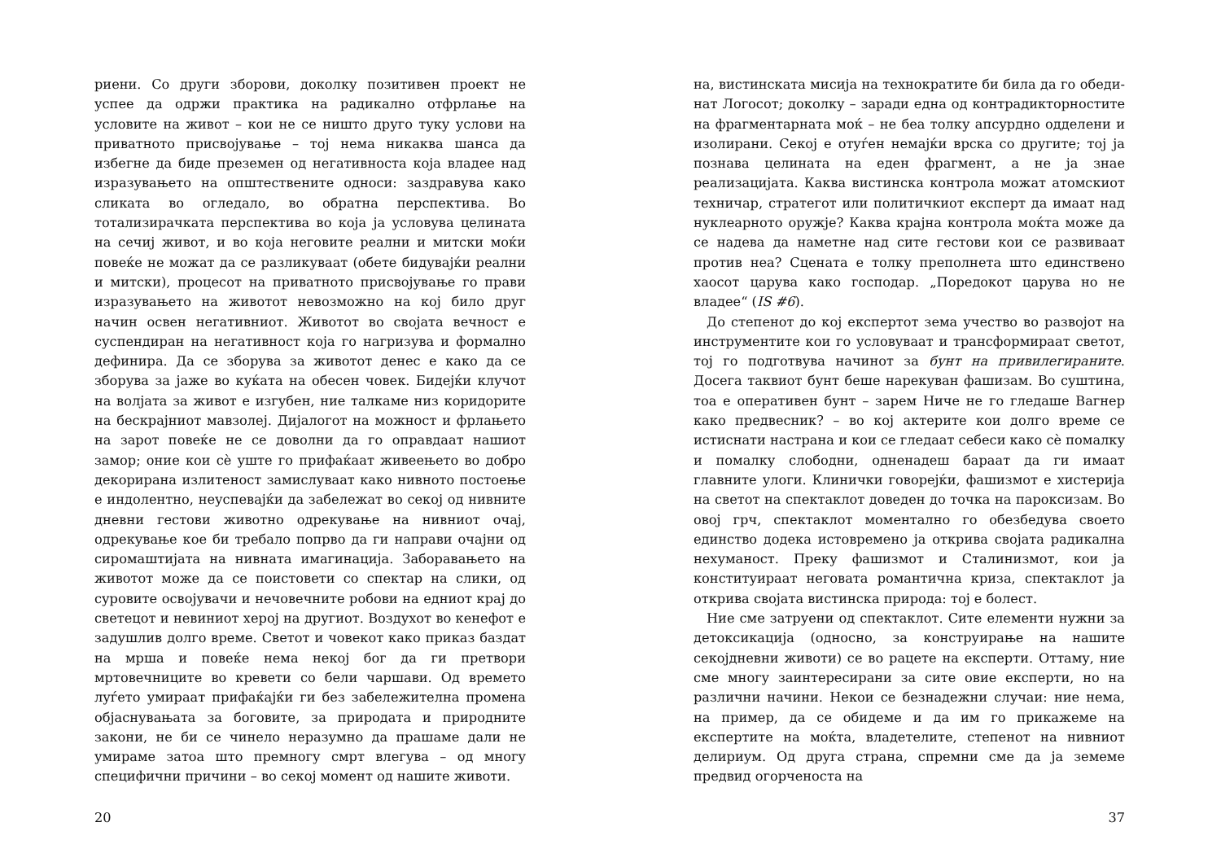риени. Со други зборови, доколку позитивен проект не успее да одржи практика на радикално отфрлање на условите на живот – кои не се ништо друго туку услови на приватното присвојување – тој нема никаква шанса да избегне да биде преземен од негативноста која владее над изразувањето на општествените односи: заздравува како сликата во огледало, во обратна перспектива. Во тотализирачката перспектива во која ја условува целината на сечиј живот, и во која негови­те реални и митски моќи повеќе не можат да се разликуваат (обете бидувајќи реални и митски), процесот на приватното присвојување го прави изразувањето на животот невозможно на кој било друг начин освен негативниот. Животот во своја­та вечност е суспендиран на негативност која го нагризува и формално дефинира. Да се зборува за животот денес е како да се зборува за јаже во куќата на обесен човек. Бидејќи клучот на волјата за живот е изгубен, ние талкаме низ коридорите на бескрајниот мавзолеј. Дијалогот на можност и фрлањето на за­рот повеќе не се доволни да го оправдаат нашиот замор; оние кои сè уште го прифаќаат живеењето во добро декорирана из­литеност замислуваат како нивното постоење е индолентно, неуспевајќи да забележат во секој од нивните дневни гесто­ви животно одрекување на нивниот очај, одрекување кое би требало попрво да ги направи очајни од сиромаштијата на нивната имагинација. Заборавањето на животот може да се поистовети со спектар на слики, од суровите освојувачи и не­човечните робови на едниот крај до светецот и невиниот хе­рој на другиот. Воздухот во кенефот е задушлив долго време. Светот и човекот како приказ баздат на мрша и повеќе нема некој бог да ги претвори мртовечниците во кревети со бели чаршави. Од времето луѓето умираат прифаќајќи ги без забе­лежителна промена објаснувањата за боговите, за природата и природните закони, не би се чинело неразумно да прашаме дали не умираме затоа што премногу смрт влегува – од многу специфични причини – во секој момент од нашите животи.
20
на, вистинската мисија на технократите би била да го обеди­нат Логосот; доколку – заради една од контрадикторностите на фрагментарната моќ – не беа толку апсурдно одделени и изолирани. Секој е отуѓен немајќи врска со другите; тој ја поз­нава целината на еден фрагмент, а не ја знае реализацијата. Каква вистинска контрола можат атомскиот техничар, страте­гот или политичкиот експерт да имаат над нуклеарното оруж­је? Каква крајна контрола моќта може да се надева да наметне над сите гестови кои се развиваат против неа? Сцената е тол­ку преполнета што единствено хаосот царува како господар. „Поредокот царува но не владее“ (IS #6).
До степенот до кој експертот зема учество во развојот на инструментите кои го условуваат и трансформираат светот, тој го подготвува начинот за бунт на привилегираните. Досе­га таквиот бунт беше нарекуван фашизам. Во суштина, тоа е оперативен бунт – зарем Ниче не го гледаше Вагнер како предвесник? – во кој актерите кои долго време се истиснати настрана и кои се гледаат себеси како сè помалку и помалку слободни, одненадеш бараат да ги имаат главните улоги. Кли­нички говорејќи, фашизмот е хистерија на светот на спектак­лот доведен до точка на пароксизам. Во овој грч, спектаклот моментално го обезбедува своето единство додека истовреме­но ја открива својата радикална нехуманост. Преку фашизмот и Сталинизмот, кои ја конституираат неговата романтична криза, спектаклот ја открива својата вистинска природа: тој е болест.
Ние сме затруени од спектаклот. Сите елементи нужни за детоксикација (односно, за конструирање на нашите секојдневни животи) се во рацете на експерти. Оттаму, ние сме многу заинтересирани за сите овие експерти, но на различни начини. Некои се безнадежни случаи: ние нема, на пример, да се обидеме и да им го прикажеме на експертите на моќта, владетелите, степенот на нивниот делириум. Од друга страна, спремни сме да ја земеме предвид огорченоста на
37